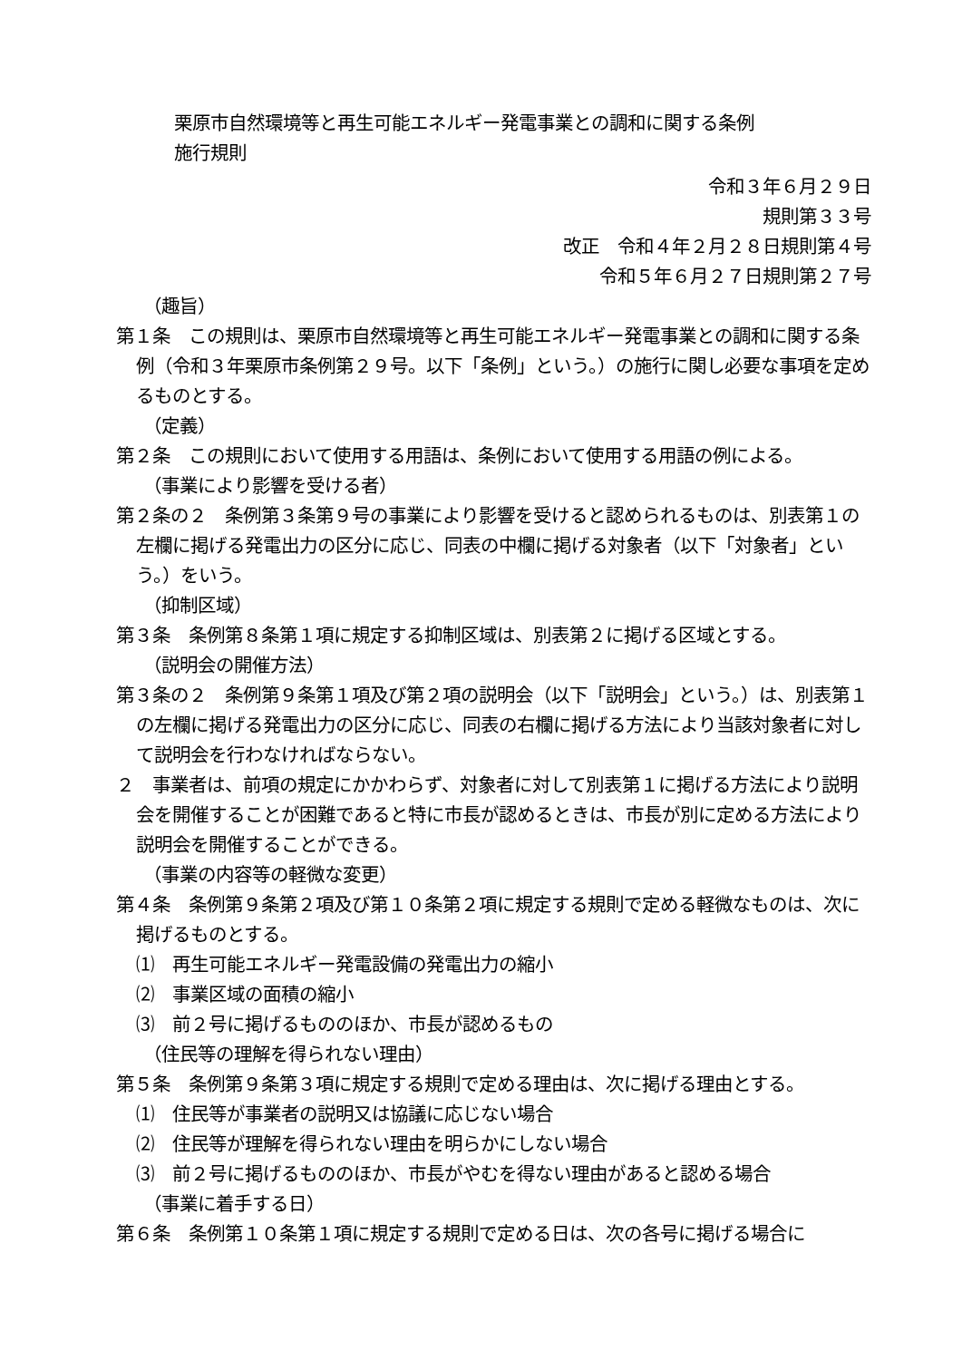栗原市自然環境等と再生可能エネルギー発電事業との調和に関する条例
施行規則
令和３年６月２９日
規則第３３号
改正　令和４年２月２８日規則第４号
令和５年６月２７日規則第２７号
（趣旨）
第１条　この規則は、栗原市自然環境等と再生可能エネルギー発電事業との調和に関する条例（令和３年栗原市条例第２９号。以下「条例」という。）の施行に関し必要な事項を定めるものとする。
（定義）
第２条　この規則において使用する用語は、条例において使用する用語の例による。
（事業により影響を受ける者）
第２条の２　条例第３条第９号の事業により影響を受けると認められるものは、別表第１の左欄に掲げる発電出力の区分に応じ、同表の中欄に掲げる対象者（以下「対象者」という。）をいう。
（抑制区域）
第３条　条例第８条第１項に規定する抑制区域は、別表第２に掲げる区域とする。
（説明会の開催方法）
第３条の２　条例第９条第１項及び第２項の説明会（以下「説明会」という。）は、別表第１の左欄に掲げる発電出力の区分に応じ、同表の右欄に掲げる方法により当該対象者に対して説明会を行わなければならない。
２　事業者は、前項の規定にかかわらず、対象者に対して別表第１に掲げる方法により説明会を開催することが困難であると特に市長が認めるときは、市長が別に定める方法により説明会を開催することができる。
（事業の内容等の軽微な変更）
第４条　条例第９条第２項及び第１０条第２項に規定する規則で定める軽微なものは、次に掲げるものとする。
⑴　再生可能エネルギー発電設備の発電出力の縮小
⑵　事業区域の面積の縮小
⑶　前２号に掲げるもののほか、市長が認めるもの
（住民等の理解を得られない理由）
第５条　条例第９条第３項に規定する規則で定める理由は、次に掲げる理由とする。
⑴　住民等が事業者の説明又は協議に応じない場合
⑵　住民等が理解を得られない理由を明らかにしない場合
⑶　前２号に掲げるもののほか、市長がやむを得ない理由があると認める場合
（事業に着手する日）
第６条　条例第１０条第１項に規定する規則で定める日は、次の各号に掲げる場合に